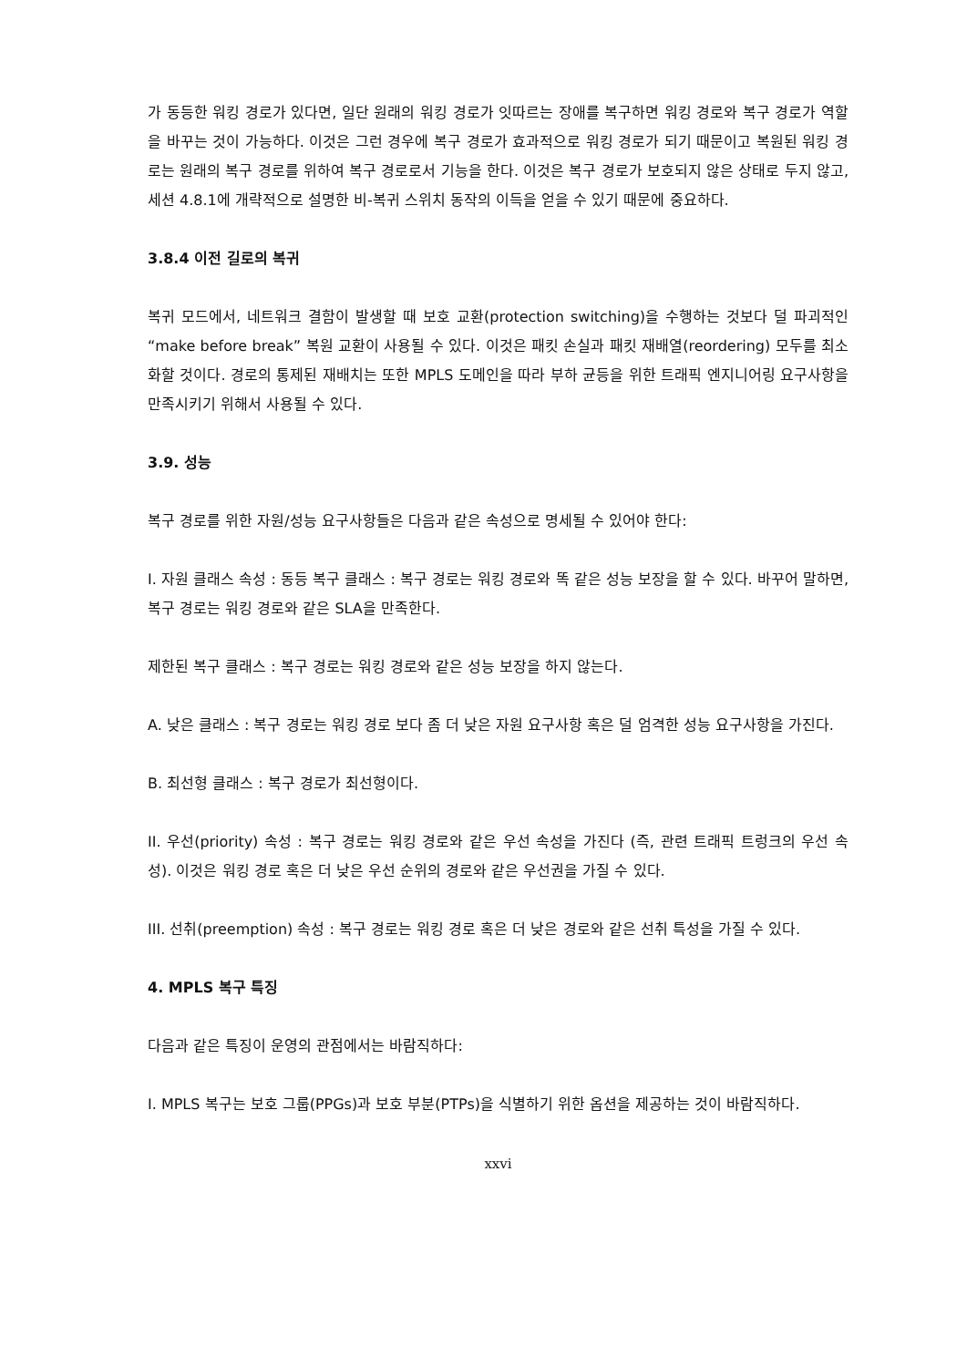가 동등한 워킹 경로가 있다면, 일단 원래의 워킹 경로가 잇따르는 장애를 복구하면 워킹 경로와 복구 경로가 역할을 바꾸는 것이 가능하다. 이것은 그런 경우에 복구 경로가 효과적으로 워킹 경로가 되기 때문이고 복원된 워킹 경로는 원래의 복구 경로를 위하여 복구 경로로서 기능을 한다. 이것은 복구 경로가 보호되지 않은 상태로 두지 않고, 세션 4.8.1에 개략적으로 설명한 비-복귀 스위치 동작의 이득을 얻을 수 있기 때문에 중요하다.
3.8.4 이전 길로의 복귀
복귀 모드에서, 네트워크 결함이 발생할 때 보호 교환(protection switching)을 수행하는 것보다 덜 파괴적인 “make before break” 복원 교환이 사용될 수 있다. 이것은 패킷 손실과 패킷 재배열(reordering) 모두를 최소화할 것이다. 경로의 통제된 재배치는 또한 MPLS 도메인을 따라 부하 균등을 위한 트래픽 엔지니어링 요구사항을 만족시키기 위해서 사용될 수 있다.
3.9. 성능
복구 경로를 위한 자원/성능 요구사항들은 다음과 같은 속성으로 명세될 수 있어야 한다:
I. 자원 클래스 속성 : 동등 복구 클래스 : 복구 경로는 워킹 경로와 똑 같은 성능 보장을 할 수 있다. 바꾸어 말하면, 복구 경로는 워킹 경로와 같은 SLA을 만족한다.
제한된 복구 클래스 : 복구 경로는 워킹 경로와 같은 성능 보장을 하지 않는다.
A. 낮은 클래스 : 복구 경로는 워킹 경로 보다 좀 더 낮은 자원 요구사항 혹은 덜 엄격한 성능 요구사항을 가진다.
B. 최선형 클래스 : 복구 경로가 최선형이다.
II. 우선(priority) 속성 : 복구 경로는 워킹 경로와 같은 우선 속성을 가진다 (즉, 관련 트래픽 트렁크의 우선 속성). 이것은 워킹 경로 혹은 더 낮은 우선 순위의 경로와 같은 우선권을 가질 수 있다.
III. 선취(preemption) 속성 : 복구 경로는 워킹 경로 혹은 더 낮은 경로와 같은 선취 특성을 가질 수 있다.
4. MPLS 복구 특징
다음과 같은 특징이 운영의 관점에서는 바람직하다:
I. MPLS 복구는 보호 그룹(PPGs)과 보호 부분(PTPs)을 식별하기 위한 옵션을 제공하는 것이 바람직하다.
xxvi